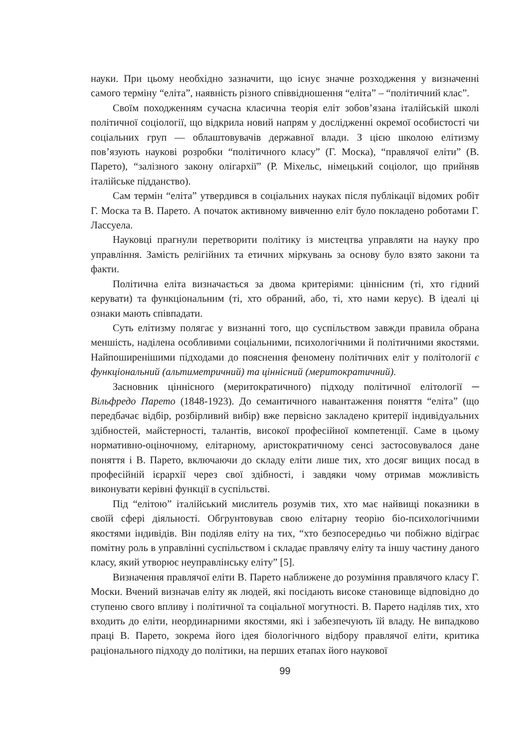науки. При цьому необхідно зазначити, що існує значне розходження у визначенні самого терміну “еліта”, наявність різного співвідношення “еліта” – “політичний клас”.
Своїм походженням сучасна класична теорія еліт зобов’язана італійській школі політичної соціології, що відкрила новий напрям у дослідженні окремої особистості чи соціальних груп — облаштовувачів державної влади. З цією школою елітизму пов’язують наукові розробки “політичного класу” (Г. Моска), “правлячої еліти” (В. Парето), “залізного закону олігархії” (Р. Міхельс, німецький соціолог, що прийняв італійське підданство).
Сам термін “еліта” утвердився в соціальних науках після публікації відомих робіт Г. Моска та В. Парето. А початок активному вивченню еліт було покладено роботами Г. Лассуела.
Науковці прагнули перетворити політику із мистецтва управляти на науку про управління. Замість релігійних та етичних міркувань за основу було взято закони та факти.
Політична еліта визначається за двома критеріями: ціннісним (ті, хто гідний керувати) та функціональним (ті, хто обраний, або, ті, хто нами керує). В ідеалі ці ознаки мають співпадати.
Суть елітизму полягає у визнанні того, що суспільством завжди правила обрана меншість, наділена особливими соціальними, психологічними й політичними якостями. Найпоширенішими підходами до пояснення феномену політичних еліт у політології є функціональний (альтиметричний) та ціннісний (меритократичний).
Засновник ціннісного (меритократичного) підходу політичної елітології ─ Вільфредо Парето (1848-1923). До семантичного навантаження поняття “еліта” (що передбачає відбір, розбірливий вибір) вже первісно закладено критерії індивідуальних здібностей, майстерності, талантів, високої професійної компетенції. Саме в цьому нормативно-оціночному, елітарному, аристократичному сенсі застосовувалося дане поняття і В. Парето, включаючи до складу еліти лише тих, хто досяг вищих посад в професійній ієрархії через свої здібності, і завдяки чому отримав можливість виконувати керівні функції в суспільстві.
Під “елітою” італійський мислитель розумів тих, хто має найвищі показники в своїй сфері діяльності. Обгрунтовував свою елітарну теорію біо-психологічними якостями індивідів. Він поділяв еліту на тих, “хто безпосередньо чи побіжно відіграє помітну роль в управлінні суспільством і складає правлячу еліту та іншу частину даного класу, який утворює неуправлінську еліту” [5].
Визначення правлячої еліти В. Парето наближене до розуміння правлячого класу Г. Моски. Вчений визначав еліту як людей, які посідають високе становище відповідно до ступеню свого впливу і політичної та соціальної могутності. В. Парето наділяв тих, хто входить до еліти, неординарними якостями, які і забезпечують їй владу. Не випадково праці В. Парето, зокрема його ідея біологічного відбору правлячої еліти, критика раціонального підходу до політики, на перших етапах його наукової
99